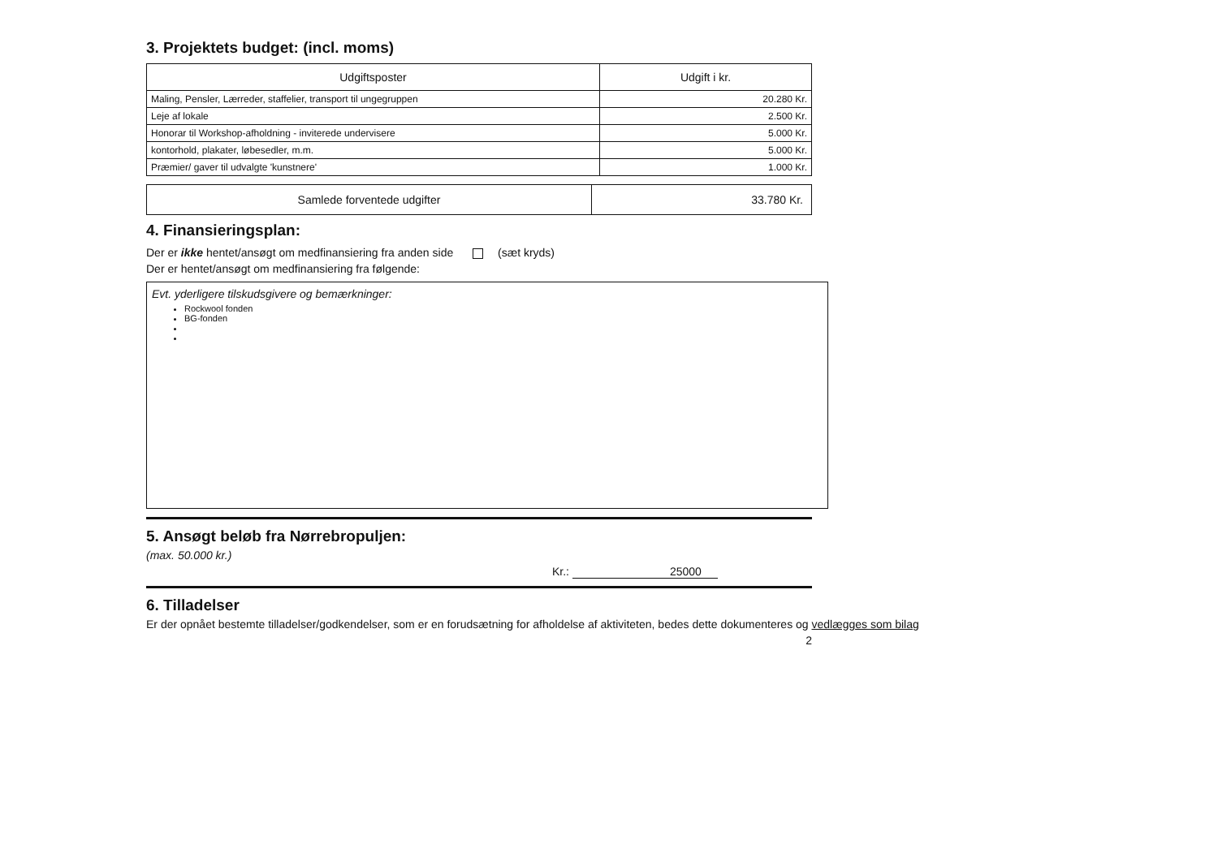3. Projektets budget: (incl. moms)
| Udgiftsposter | Udgift i kr. |
| --- | --- |
| Maling, Pensler, Lærreder, staffelier, transport til ungegruppen | 20.280 Kr. |
| Leje af lokale | 2.500 Kr. |
| Honorar til Workshop-afholdning - inviterede undervisere | 5.000 Kr. |
| kontorhold, plakater, løbesedler, m.m. | 5.000 Kr. |
| Præmier/ gaver til udvalgte 'kunstnere' | 1.000 Kr. |
| Samlede forventede udgifter | 33.780 Kr. |
4. Finansieringsplan:
Der er ikke hentet/ansøgt om medfinansiering fra anden side (sæt kryds)
Der er hentet/ansøgt om medfinansiering fra følgende:
Evt. yderligere tilskudsgivere og bemærkninger:
Rockwool fonden
BG-fonden
5. Ansøgt beløb fra Nørrebropuljen:
(max. 50.000 kr.)
Kr.: 25000
6. Tilladelser
Er der opnået bestemte tilladelser/godkendelser, som er en forudsætning for afholdelse af aktiviteten, bedes dette dokumenteres og vedlægges som bilag
2